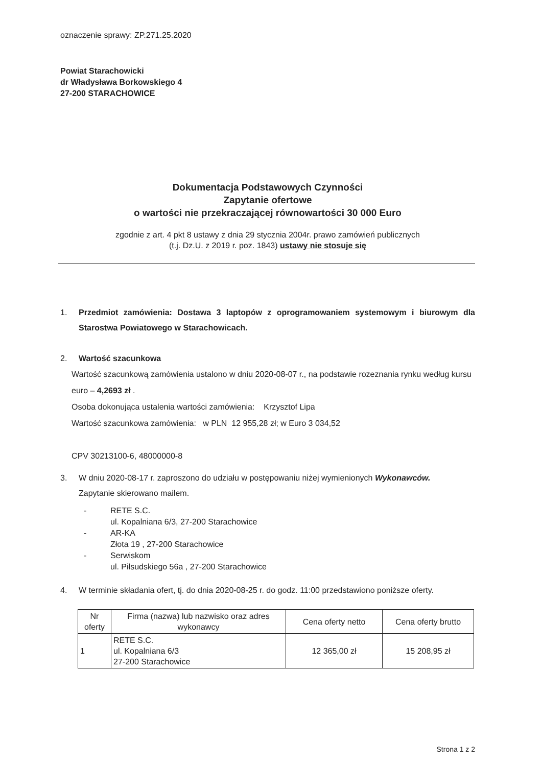oznaczenie sprawy: ZP.271.25.2020
Powiat Starachowicki
dr Władysława Borkowskiego 4
27-200 STARACHOWICE
Dokumentacja Podstawowych Czynności
Zapytanie ofertowe
o wartości nie przekraczającej równowartości 30 000 Euro
zgodnie z art. 4 pkt 8 ustawy z dnia 29 stycznia 2004r. prawo zamówień publicznych
(t.j. Dz.U. z 2019 r. poz. 1843) ustawy nie stosuje się
1. Przedmiot zamówienia: Dostawa 3 laptopów z oprogramowaniem systemowym i biurowym dla Starostwa Powiatowego w Starachowicach.
2. Wartość szacunkowa
Wartość szacunkową zamówienia ustalono w dniu 2020-08-07 r., na podstawie rozeznania rynku według kursu euro – 4,2693 zł .
Osoba dokonująca ustalenia wartości zamówienia: Krzysztof Lipa
Wartość szacunkowa zamówienia: w PLN 12 955,28 zł; w Euro 3 034,52
CPV 30213100-6, 48000000-8
3. W dniu 2020-08-17 r. zaproszono do udziału w postępowaniu niżej wymienionych Wykonawców.
Zapytanie skierowano mailem.
- RETE S.C.
ul. Kopalniana 6/3, 27-200 Starachowice
- AR-KA
Złota 19 , 27-200 Starachowice
- Serwiskom
ul. Piłsudskiego 56a , 27-200 Starachowice
4. W terminie składania ofert, tj. do dnia 2020-08-25 r. do godz. 11:00 przedstawiono poniższe oferty.
| Nr oferty | Firma (nazwa) lub nazwisko oraz adres wykonawcy | Cena oferty netto | Cena oferty brutto |
| --- | --- | --- | --- |
| 1 | RETE S.C. ul. Kopalniana 6/3 27-200 Starachowice | 12 365,00 zł | 15 208,95 zł |
Strona 1 z 2